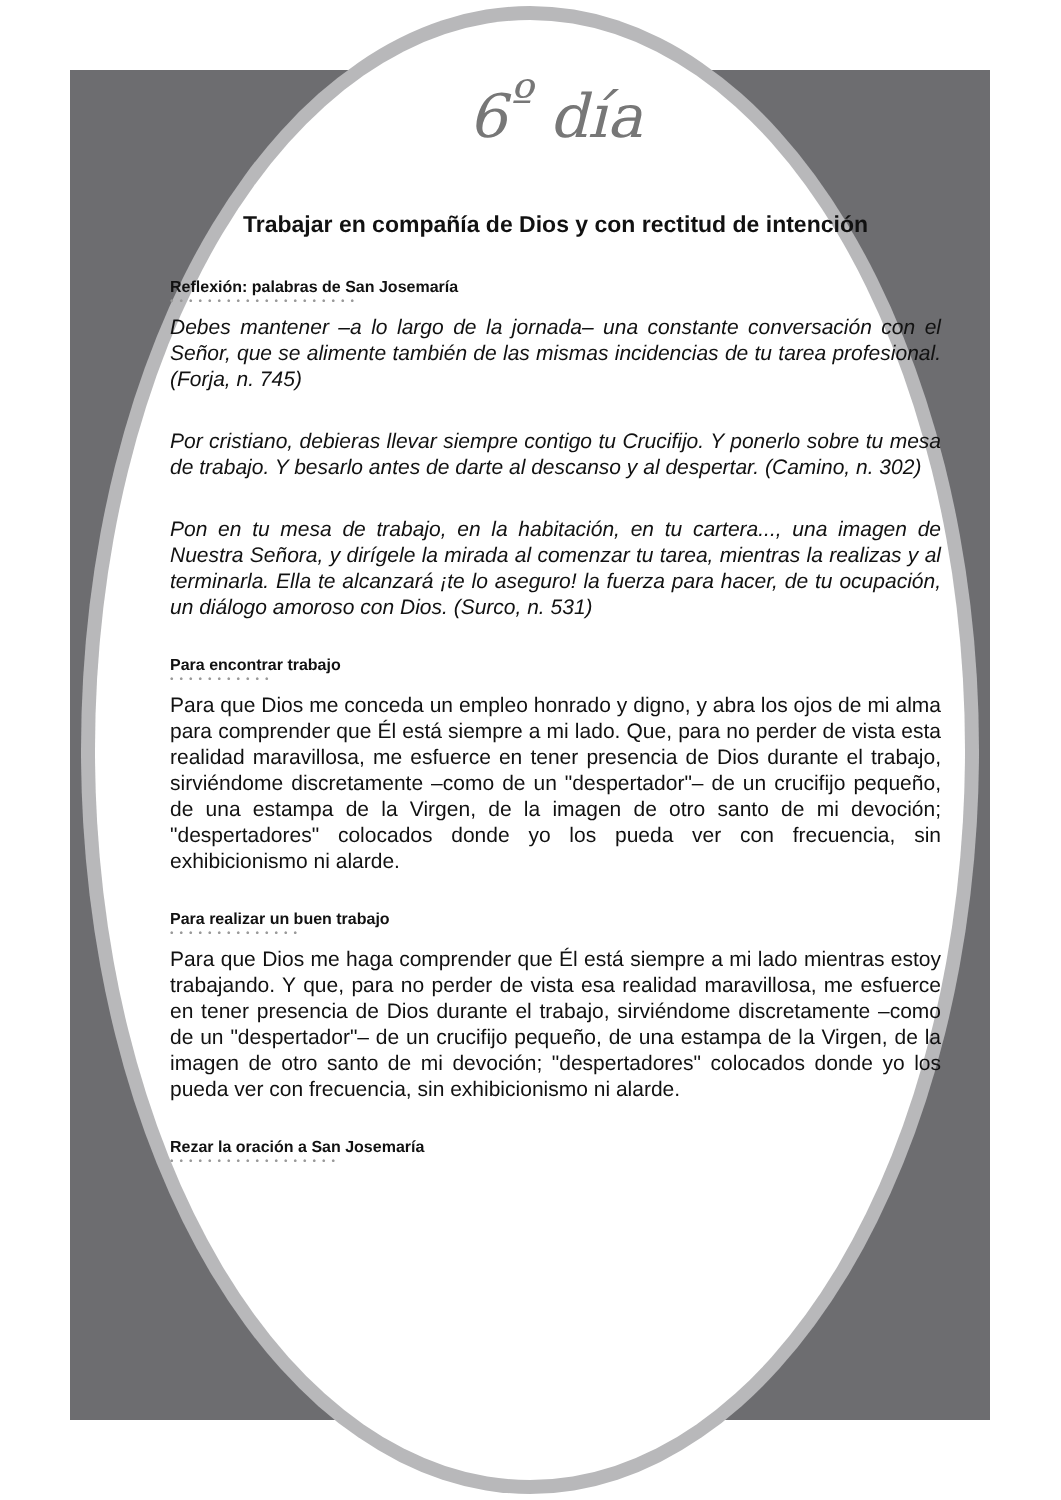6<sup>º</sup> día
Trabajar en compañía de Dios y con rectitud de intención
Reflexión: palabras de San Josemaría
••••••••••••••••••••
Debes mantener –a lo largo de la jornada– una constante conversación con el Señor, que se alimente también de las mismas incidencias de tu tarea profesional. (Forja, n. 745)
Por cristiano, debieras llevar siempre contigo tu Crucifijo. Y ponerlo sobre tu mesa de trabajo. Y besarlo antes de darte al descanso y al despertar. (Camino, n. 302)
Pon en tu mesa de trabajo, en la habitación, en tu cartera..., una imagen de Nuestra Señora, y dirígele la mirada al comenzar tu tarea, mientras la realizas y al terminarla. Ella te alcanzará ¡te lo aseguro! la fuerza para hacer, de tu ocupación, un diálogo amoroso con Dios. (Surco, n. 531)
Para encontrar trabajo
•••••••••••
Para que Dios me conceda un empleo honrado y digno, y abra los ojos de mi alma para comprender que Él está siempre a mi lado. Que, para no perder de vista esta realidad maravillosa, me esfuerce en tener presencia de Dios durante el trabajo, sirviéndome discretamente –como de un "despertador"– de un crucifijo pequeño, de una estampa de la Virgen, de la imagen de otro santo de mi devoción; "despertadores" colocados donde yo los pueda ver con frecuencia, sin exhibicionismo ni alarde.
Para realizar un buen trabajo
••••••••••••••
Para que Dios me haga comprender que Él está siempre a mi lado mientras estoy trabajando. Y que, para no perder de vista esa realidad maravillosa, me esfuerce en tener presencia de Dios durante el trabajo, sirviéndome discretamente –como de un "despertador"– de un crucifijo pequeño, de una estampa de la Virgen, de la imagen de otro santo de mi devoción; "despertadores" colocados donde yo los pueda ver con frecuencia, sin exhibicionismo ni alarde.
Rezar la oración a San Josemaría
••••••••••••••••••